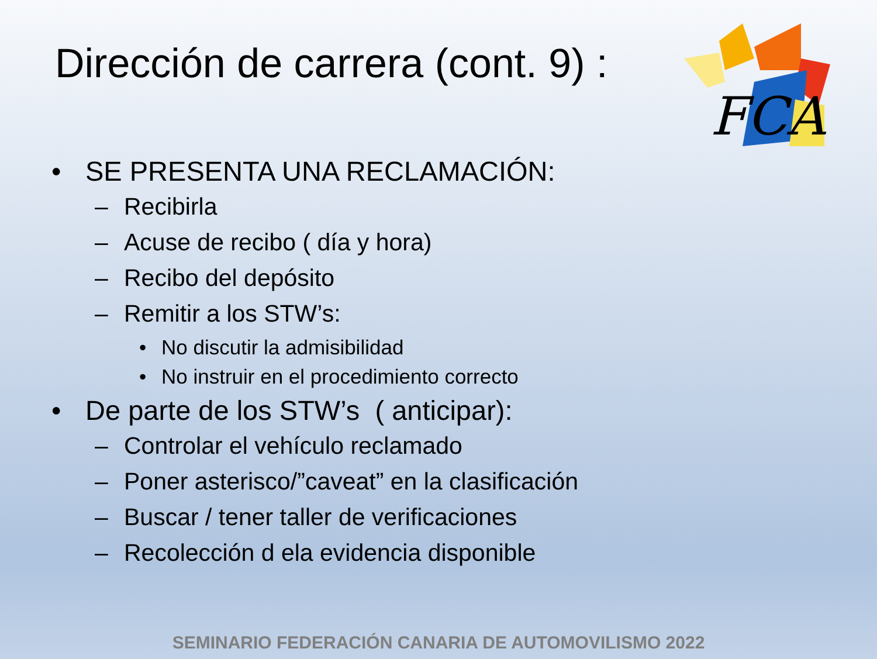Dirección de carrera (cont. 9) :
FCA
• SE PRESENTA UNA RECLAMACIÓN:
– Recibirla
– Acuse de recibo ( día y hora)
– Recibo del depósito
– Remitir a los STW’s:
• No discutir la admisibilidad
• No instruir en el procedimiento correcto
• De parte de los STW’s ( anticipar):
– Controlar el vehículo reclamado
– Poner asterisco/”caveat” en la clasificación
– Buscar / tener taller de verificaciones
– Recolección d ela evidencia disponible
SEMINARIO FEDERACIÓN CANARIA DE AUTOMOVILISMO 2022